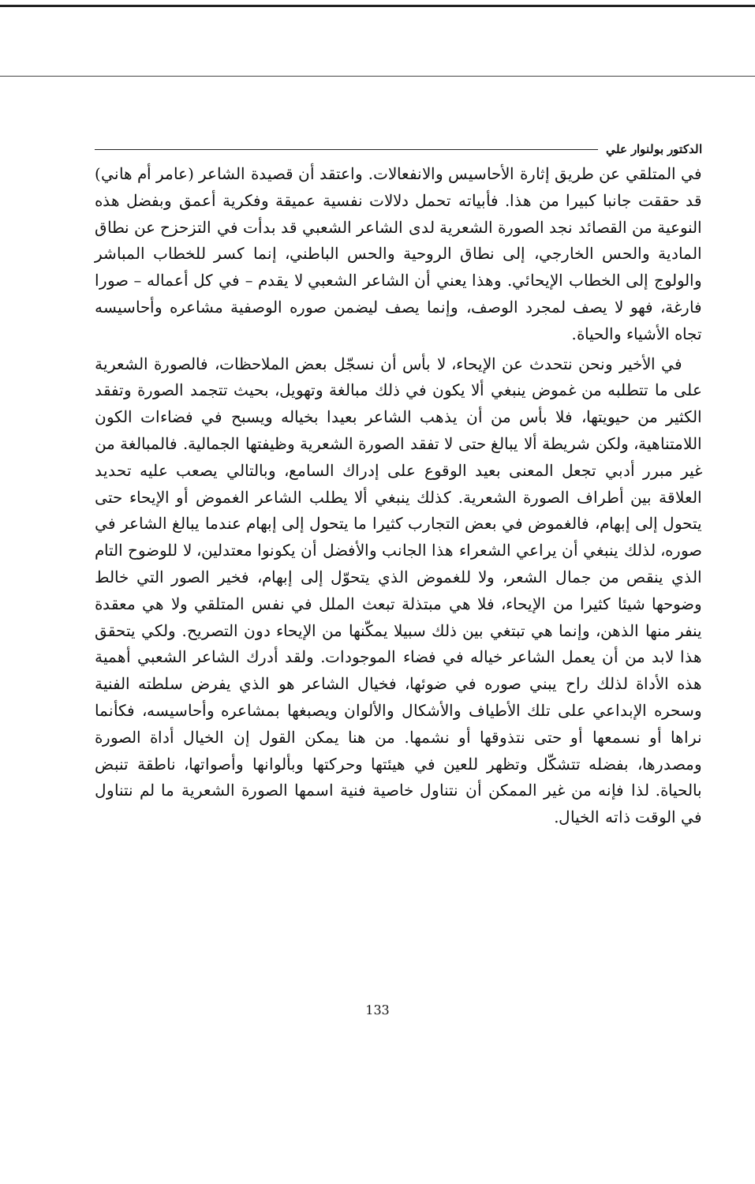الدكتور بولنوار علي
في المتلقي عن طريق إثارة الأحاسيس والانفعالات. واعتقد أن قصيدة الشاعر (عامر أم هاني) قد حققت جانبا كبيرا من هذا. فأبياته تحمل دلالات نفسية عميقة وفكرية أعمق وبفضل هذه النوعية من القصائد نجد الصورة الشعرية لدى الشاعر الشعبي قد بدأت في التزحزح عن نطاق المادية والحس الخارجي، إلى نطاق الروحية والحس الباطني، إنما كسر للخطاب المباشر والولوج إلى الخطاب الإيحائي. وهذا يعني أن الشاعر الشعبي لا يقدم – في كل أعماله – صورا فارغة، فهو لا يصف لمجرد الوصف، وإنما يصف ليضمن صوره الوصفية مشاعره وأحاسيسه تجاه الأشياء والحياة.
في الأخير ونحن نتحدث عن الإيحاء، لا بأس أن نسجّل بعض الملاحظات، فالصورة الشعرية على ما تتطلبه من غموض ينبغي ألا يكون في ذلك مبالغة وتهويل، بحيث تتجمد الصورة وتفقد الكثير من حيويتها، فلا بأس من أن يذهب الشاعر بعيدا بخياله ويسبح في فضاءات الكون اللامتناهية، ولكن شريطة ألا يبالغ حتى لا تفقد الصورة الشعرية وظيفتها الجمالية. فالمبالغة من غير مبرر أدبي تجعل المعنى بعيد الوقوع على إدراك السامع، وبالتالي يصعب عليه تحديد العلاقة بين أطراف الصورة الشعرية. كذلك ينبغي ألا يطلب الشاعر الغموض أو الإيحاء حتى يتحول إلى إبهام، فالغموض في بعض التجارب كثيرا ما يتحول إلى إبهام عندما يبالغ الشاعر في صوره، لذلك ينبغي أن يراعي الشعراء هذا الجانب والأفضل أن يكونوا معتدلين، لا للوضوح التام الذي ينقص من جمال الشعر، ولا للغموض الذي يتحوّل إلى إبهام، فخير الصور التي خالط وضوحها شيئا كثيرا من الإيحاء، فلا هي مبتذلة تبعث الملل في نفس المتلقي ولا هي معقدة ينفر منها الذهن، وإنما هي تبتغي بين ذلك سبيلا يمكّنها من الإيحاء دون التصريح. ولكي يتحقق هذا لابد من أن يعمل الشاعر خياله في فضاء الموجودات. ولقد أدرك الشاعر الشعبي أهمية هذه الأداة لذلك راح يبني صوره في ضوئها، فخيال الشاعر هو الذي يفرض سلطته الفنية وسحره الإبداعي على تلك الأطياف والأشكال والألوان ويصبغها بمشاعره وأحاسيسه، فكأنما نراها أو نسمعها أو حتى نتذوقها أو نشمها. من هنا يمكن القول إن الخيال أداة الصورة ومصدرها، بفضله تتشكّل وتظهر للعين في هيئتها وحركتها وبألوانها وأصواتها، ناطقة تنبض بالحياة. لذا فإنه من غير الممكن أن نتناول خاصية فنية اسمها الصورة الشعرية ما لم نتناول في الوقت ذاته الخيال.
133